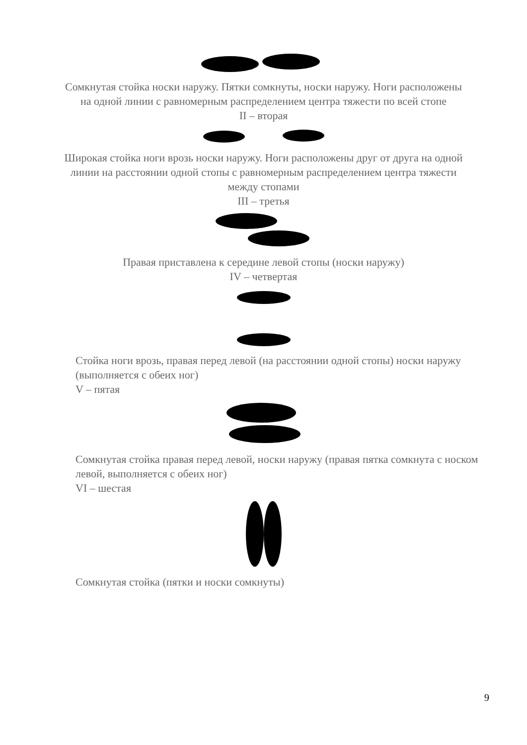Сомкнутая стойка носки наружу. Пятки сомкнуты, носки наружу. Ноги расположены на одной линии с равномерным распределением центра тяжести по всей стопе
II – вторая
Широкая стойка ноги врозь носки наружу. Ноги расположены друг от друга на одной линии на расстоянии одной стопы с равномерным распределением центра тяжести между стопами
III – третья
Правая приставлена к середине левой стопы (носки наружу)
IV – четвертая
Стойка ноги врозь, правая перед левой (на расстоянии одной стопы) носки наружу (выполняется с обеих ног)
V – пятая
Сомкнутая стойка правая перед левой, носки наружу (правая пятка сомкнута с носком левой, выполняется с обеих ног)
VI – шестая
Сомкнутая стойка (пятки и носки сомкнуты)
9